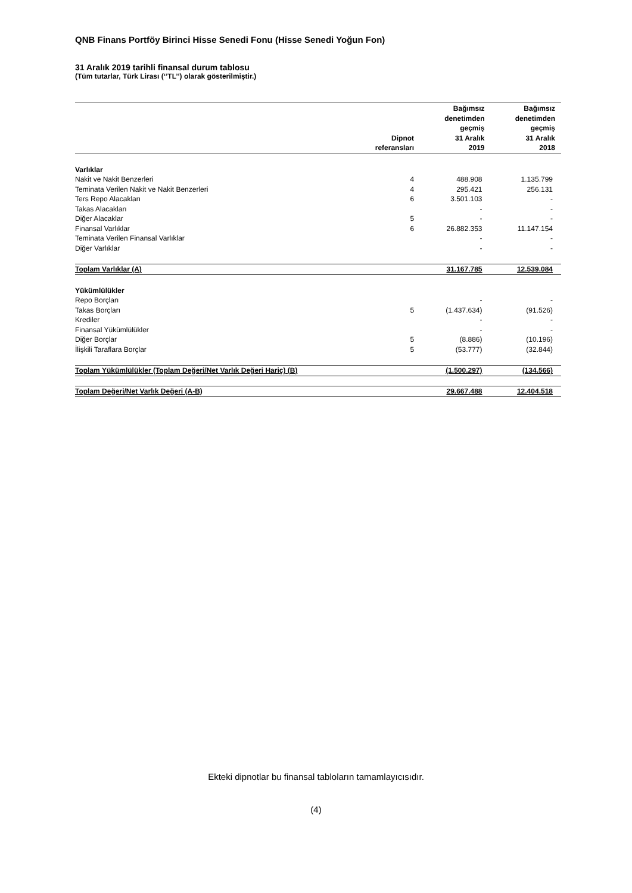QNB Finans Portföy Birinci Hisse Senedi Fonu (Hisse Senedi Yoğun Fon)
31 Aralık 2019 tarihli finansal durum tablosu
(Tüm tutarlar, Türk Lirası (‘’TL’’) olarak gösterilmiştir.)
| | Dipnot referansları | Bağımsız denetimden geçmiş 31 Aralık 2019 | Bağımsız denetimden geçmiş 31 Aralık 2018 |
| --- | --- | --- | --- |
| Varlıklar | | | |
| Nakit ve Nakit Benzerleri | 4 | 488.908 | 1.135.799 |
| Teminata Verilen Nakit ve Nakit Benzerleri | 4 | 295.421 | 256.131 |
| Ters Repo Alacakları | 6 | 3.501.103 | - |
| Takas Alacakları | | - | - |
| Diğer Alacaklar | 5 | - | - |
| Finansal Varlıklar | 6 | 26.882.353 | 11.147.154 |
| Teminata Verilen Finansal Varlıklar | | - | - |
| Diğer Varlıklar | | - | - |
| Toplam Varlıklar (A) | | 31.167.785 | 12.539.084 |
| Yükümlülükler | | | |
| Repo Borçları | | - | - |
| Takas Borçları | 5 | (1.437.634) | (91.526) |
| Krediler | | - | - |
| Finansal Yükümlülükler | | - | - |
| Diğer Borçlar | 5 | (8.886) | (10.196) |
| İlişkili Taraflara Borçlar | 5 | (53.777) | (32.844) |
| Toplam Yükümlülükler (Toplam Değeri/Net Varlık Değeri Hariç) (B) | | (1.500.297) | (134.566) |
| Toplam Değeri/Net Varlık Değeri (A-B) | | 29.667.488 | 12.404.518 |
Ekteki dipnotlar bu finansal tabloların tamamlayıcısıdır.
(4)